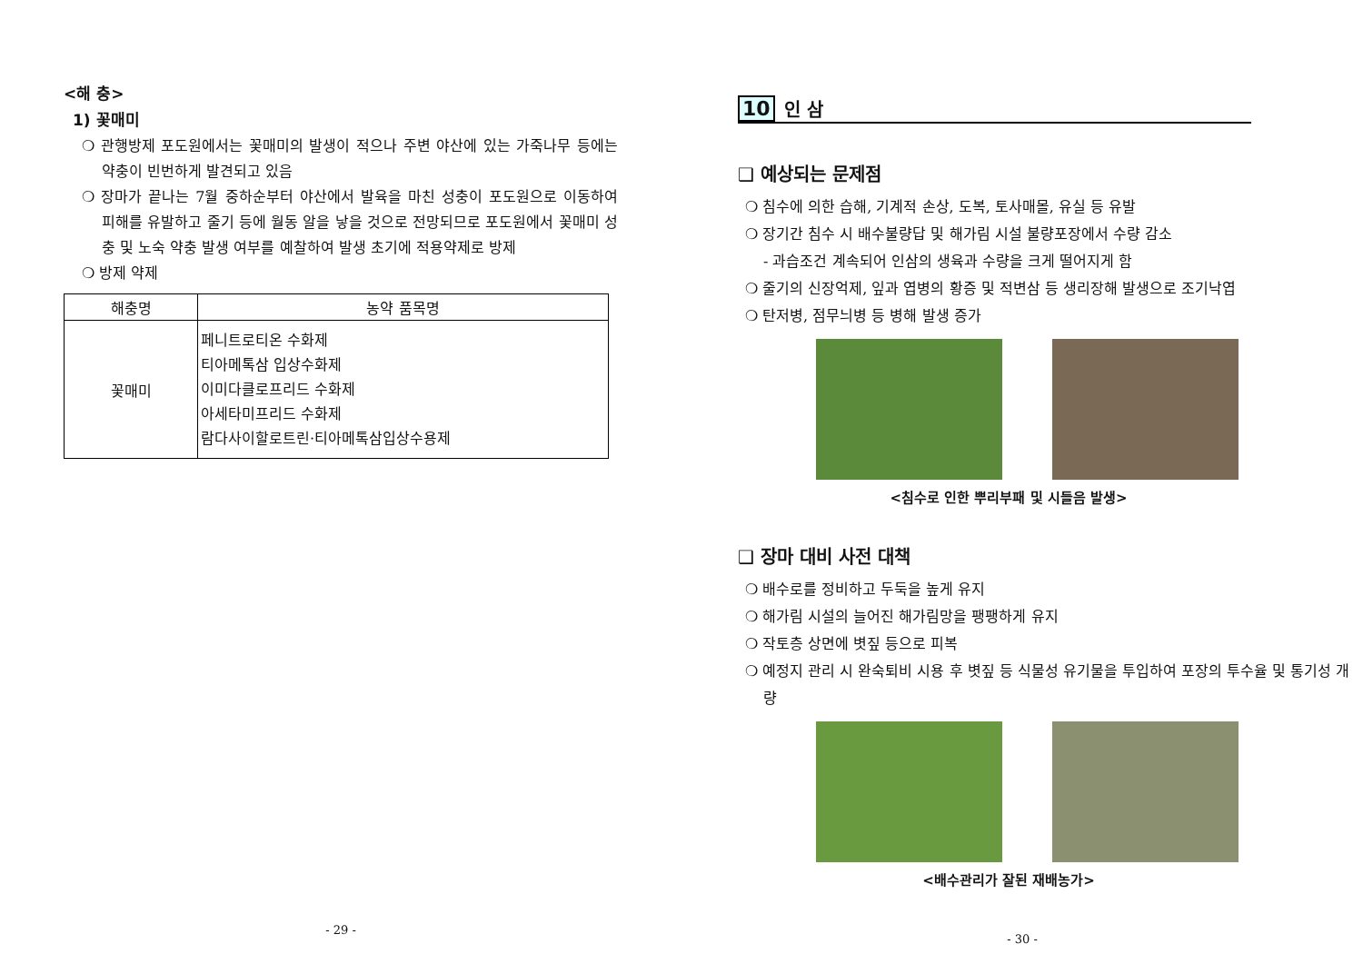<해 충>
1) 꽃매미
❍ 관행방제 포도원에서는 꽃매미의 발생이 적으나 주변 야산에 있는 가죽나무 등에는 약충이 빈번하게 발견되고 있음
❍ 장마가 끝나는 7월 중하순부터 야산에서 발육을 마친 성충이 포도원으로 이동하여 피해를 유발하고 줄기 등에 월동 알을 낳을 것으로 전망되므로 포도원에서 꽃매미 성충 및 노숙 약충 발생 여부를 예찰하여 발생 초기에 적용약제로 방제
❍ 방제 약제
| 해충명 | 농약 품목명 |
| --- | --- |
| 꽃매미 | 페니트로티온 수화제 티아메톡삼 입상수화제 이미다클로프리드 수화제 아세타미프리드 수화제 람다사이할로트린·티아메톡삼입상수용제 |
- 29 -
10 인 삼
❑ 예상되는 문제점
❍ 침수에 의한 습해, 기계적 손상, 도복, 토사매몰, 유실 등 유발
❍ 장기간 침수 시 배수불량답 및 해가림 시설 불량포장에서 수량 감소
- 과습조건 계속되어 인삼의 생육과 수량을 크게 떨어지게 함
❍ 줄기의 신장억제, 잎과 엽병의 황증 및 적변삼 등 생리장해 발생으로 조기낙엽
❍ 탄저병, 점무늬병 등 병해 발생 증가
<침수로 인한 뿌리부패 및 시들음 발생>
❑ 장마 대비 사전 대책
❍ 배수로를 정비하고 두둑을 높게 유지
❍ 해가림 시설의 늘어진 해가림망을 팽팽하게 유지
❍ 작토층 상면에 볏짚 등으로 피복
❍ 예정지 관리 시 완숙퇴비 시용 후 볏짚 등 식물성 유기물을 투입하여 포장의 투수율 및 통기성 개량
<배수관리가 잘된 재배농가>
- 30 -